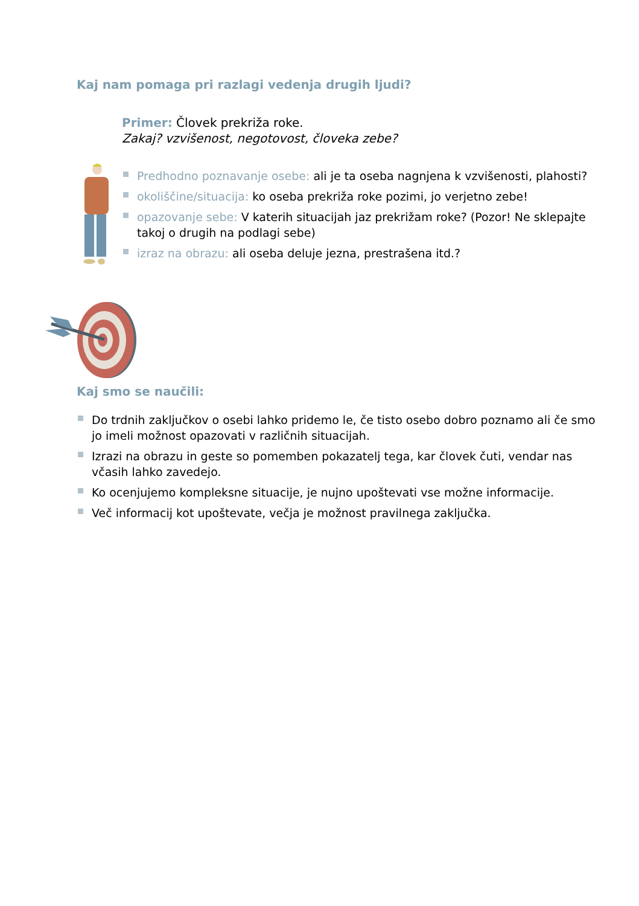Kaj nam pomaga pri razlagi vedenja drugih ljudi?
Primer: Človek prekriža roke.
Zakaj? vzvišenost, negotovost, človeka zebe?
Predhodno poznavanje osebe: ali je ta oseba nagnjena k vzvišenosti, plahosti?
okoliščine/situacija: ko oseba prekriža roke pozimi, jo verjetno zebe!
opazovanje sebe: V katerih situacijah jaz prekrižam roke? (Pozor! Ne sklepajte takoj o drugih na podlagi sebe)
izraz na obrazu: ali oseba deluje jezna, prestrašena itd.?
Kaj smo se naučili:
Do trdnih zaključkov o osebi lahko pridemo le, če tisto osebo dobro poznamo ali če smo jo imeli možnost opazovati v različnih situacijah.
Izrazi na obrazu in geste so pomemben pokazatelj tega, kar človek čuti, vendar nas včasih lahko zavedejo.
Ko ocenjujemo kompleksne situacije, je nujno upoštevati vse možne informacije.
Več informacij kot upoštevate, večja je možnost pravilnega zaključka.